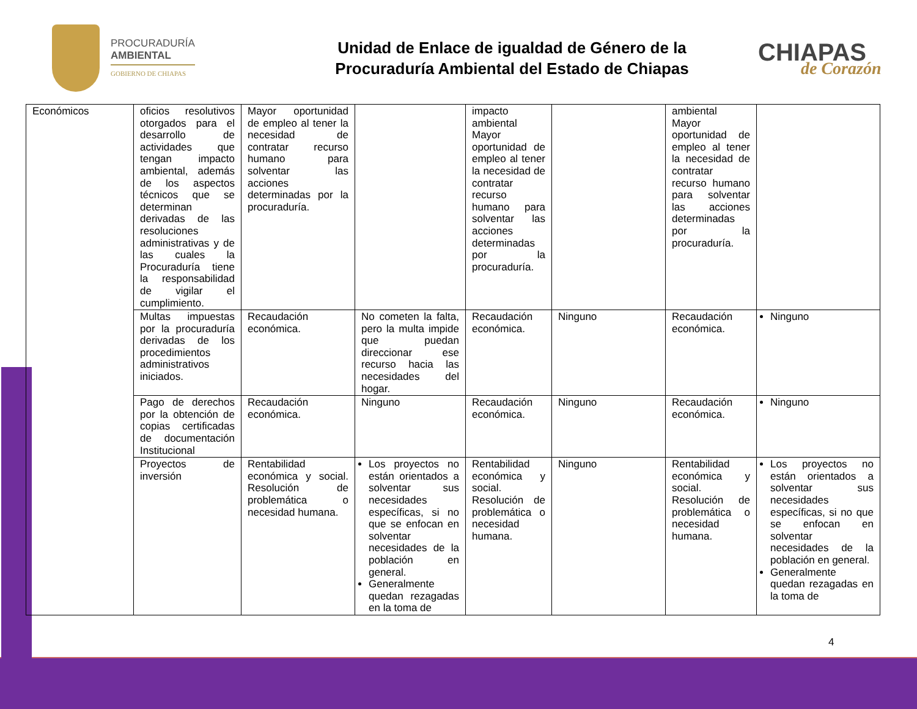PROCURADURÍA
AMBIENTAL
GOBIERNO DE CHIAPAS
Unidad de Enlace de igualdad de Género de la
Procuraduría Ambiental del Estado de Chiapas
CHIAPAS
de Corazón
| Económicos | oficios resolutivos otorgados para el desarrollo de actividades que tengan impacto ambiental, además de los aspectos técnicos que se determinan derivadas de las resoluciones administrativas y de las cuales la Procuraduría tiene la responsabilidad de vigilar el cumplimiento. | Mayor oportunidad de empleo al tener la necesidad de contratar recurso humano para solventar las acciones determinadas por la procuraduría. | | impacto ambiental Mayor oportunidad de empleo al tener la necesidad de contratar recurso humano para solventar las acciones determinadas por la procuraduría. | | ambiental Mayor oportunidad de empleo al tener la necesidad de contratar recurso humano para solventar las acciones determinadas por la procuraduría. | |
| | Multas impuestas por la procuraduría derivadas de los procedimientos administrativos iniciados. | Recaudación económica. | No cometen la falta, pero la multa impide que puedan direccionar ese recurso hacia las necesidades del hogar. | Recaudación económica. | Ninguno | Recaudación económica. | Ninguno |
| | Pago de derechos por la obtención de copias certificadas de documentación Institucional | Recaudación económica. | Ninguno | Recaudación económica. | Ninguno | Recaudación económica. | Ninguno |
| | Proyectos de inversión | Rentabilidad económica y social. Resolución de problemática o necesidad humana. | Los proyectos no están orientados a solventar sus necesidades específicas, si no que se enfocan en solventar necesidades de la población en general. Generalmente quedan rezagadas en la toma de | Rentabilidad económica y social. Resolución de problemática o necesidad humana. | Ninguno | Rentabilidad económica y social. Resolución de problemática o necesidad humana. | Los proyectos no están orientados a solventar sus necesidades específicas, si no que se enfocan en solventar necesidades de la población en general. Generalmente quedan rezagadas en la toma de |
4